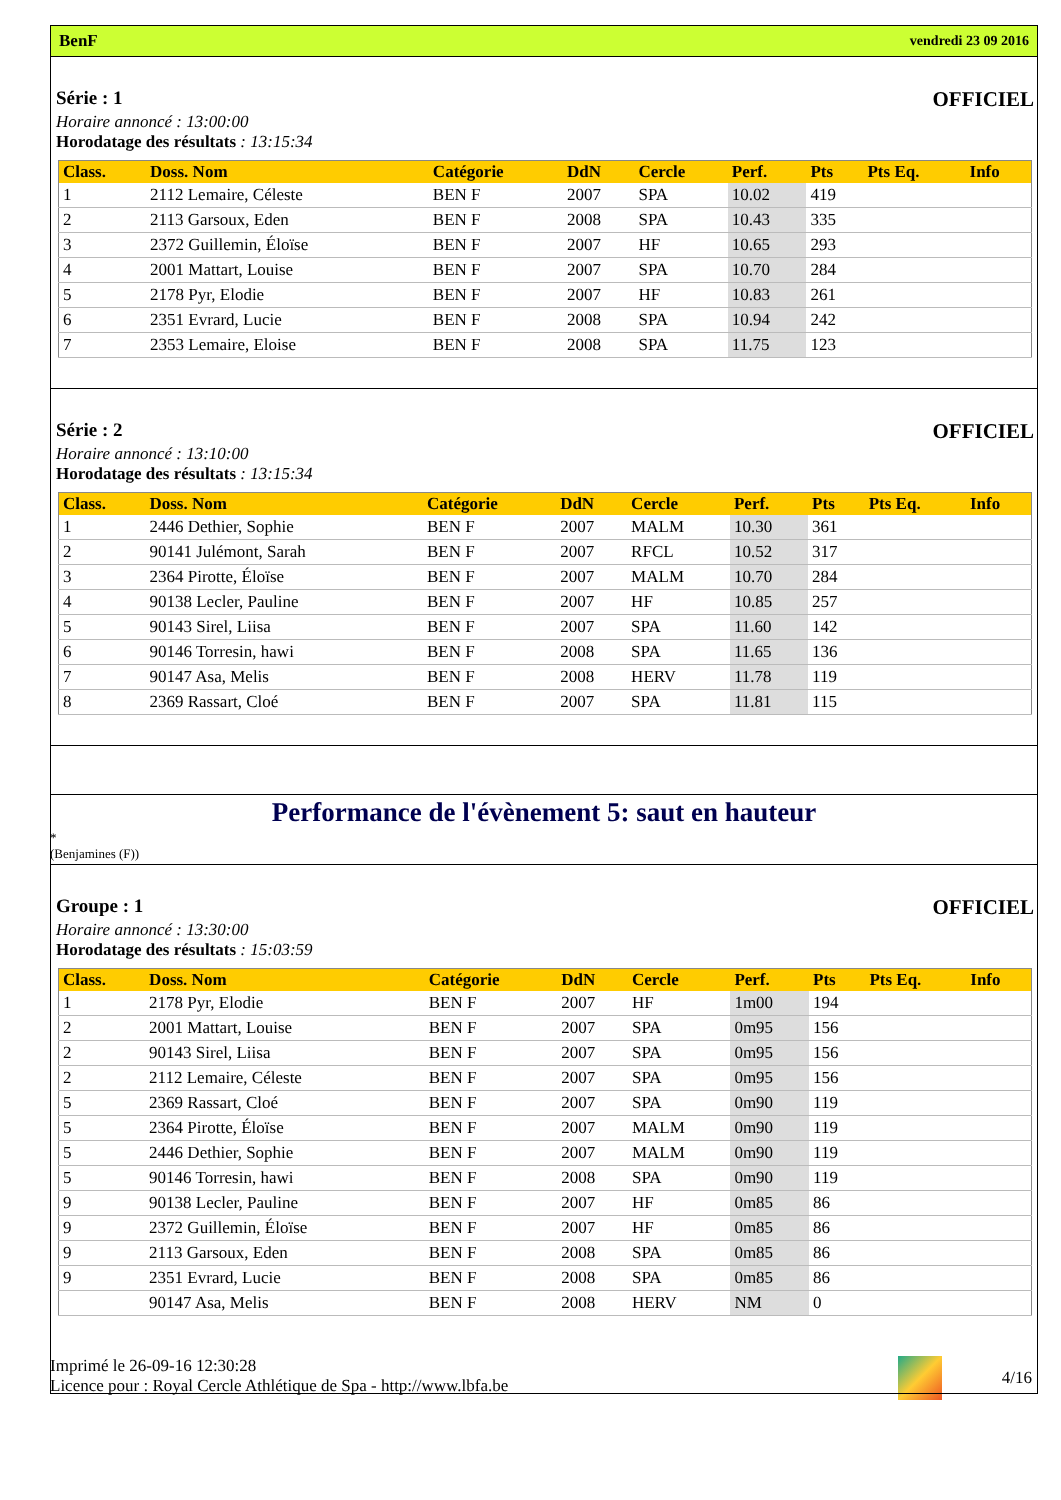BenF vendredi 23 09 2016
Série : 1 OFFICIEL
Horaire annoncé : 13:00:00
Horodatage des résultats : 13:15:34
| Class. | Doss. Nom | Catégorie | DdN | Cercle | Perf. | Pts | Pts Eq. | Info |
| --- | --- | --- | --- | --- | --- | --- | --- | --- |
| 1 | 2112 Lemaire, Céleste | BEN F | 2007 | SPA | 10.02 | 419 | | |
| 2 | 2113 Garsoux, Eden | BEN F | 2008 | SPA | 10.43 | 335 | | |
| 3 | 2372 Guillemin, Éloïse | BEN F | 2007 | HF | 10.65 | 293 | | |
| 4 | 2001 Mattart, Louise | BEN F | 2007 | SPA | 10.70 | 284 | | |
| 5 | 2178 Pyr, Elodie | BEN F | 2007 | HF | 10.83 | 261 | | |
| 6 | 2351 Evrard, Lucie | BEN F | 2008 | SPA | 10.94 | 242 | | |
| 7 | 2353 Lemaire, Eloise | BEN F | 2008 | SPA | 11.75 | 123 | | |
Série : 2 OFFICIEL
Horaire annoncé : 13:10:00
Horodatage des résultats : 13:15:34
| Class. | Doss. Nom | Catégorie | DdN | Cercle | Perf. | Pts | Pts Eq. | Info |
| --- | --- | --- | --- | --- | --- | --- | --- | --- |
| 1 | 2446 Dethier, Sophie | BEN F | 2007 | MALM | 10.30 | 361 | | |
| 2 | 90141 Julémont, Sarah | BEN F | 2007 | RFCL | 10.52 | 317 | | |
| 3 | 2364 Pirotte, Éloïse | BEN F | 2007 | MALM | 10.70 | 284 | | |
| 4 | 90138 Lecler, Pauline | BEN F | 2007 | HF | 10.85 | 257 | | |
| 5 | 90143 Sirel, Liisa | BEN F | 2007 | SPA | 11.60 | 142 | | |
| 6 | 90146 Torresin, hawi | BEN F | 2008 | SPA | 11.65 | 136 | | |
| 7 | 90147 Asa, Melis | BEN F | 2008 | HERV | 11.78 | 119 | | |
| 8 | 2369 Rassart, Cloé | BEN F | 2007 | SPA | 11.81 | 115 | | |
Performance de l'évènement 5: saut en hauteur
*
(Benjamines (F))
Groupe : 1 OFFICIEL
Horaire annoncé : 13:30:00
Horodatage des résultats : 15:03:59
| Class. | Doss. Nom | Catégorie | DdN | Cercle | Perf. | Pts | Pts Eq. | Info |
| --- | --- | --- | --- | --- | --- | --- | --- | --- |
| 1 | 2178 Pyr, Elodie | BEN F | 2007 | HF | 1m00 | 194 | | |
| 2 | 2001 Mattart, Louise | BEN F | 2007 | SPA | 0m95 | 156 | | |
| 2 | 90143 Sirel, Liisa | BEN F | 2007 | SPA | 0m95 | 156 | | |
| 2 | 2112 Lemaire, Céleste | BEN F | 2007 | SPA | 0m95 | 156 | | |
| 5 | 2369 Rassart, Cloé | BEN F | 2007 | SPA | 0m90 | 119 | | |
| 5 | 2364 Pirotte, Éloïse | BEN F | 2007 | MALM | 0m90 | 119 | | |
| 5 | 2446 Dethier, Sophie | BEN F | 2007 | MALM | 0m90 | 119 | | |
| 5 | 90146 Torresin, hawi | BEN F | 2008 | SPA | 0m90 | 119 | | |
| 9 | 90138 Lecler, Pauline | BEN F | 2007 | HF | 0m85 | 86 | | |
| 9 | 2372 Guillemin, Éloïse | BEN F | 2007 | HF | 0m85 | 86 | | |
| 9 | 2113 Garsoux, Eden | BEN F | 2008 | SPA | 0m85 | 86 | | |
| 9 | 2351 Evrard, Lucie | BEN F | 2008 | SPA | 0m85 | 86 | | |
| | 90147 Asa, Melis | BEN F | 2008 | HERV | NM | 0 | | |
Imprimé le 26-09-16 12:30:28
Licence pour : Royal Cercle Athlétique de Spa - http://www.lbfa.be
4/16